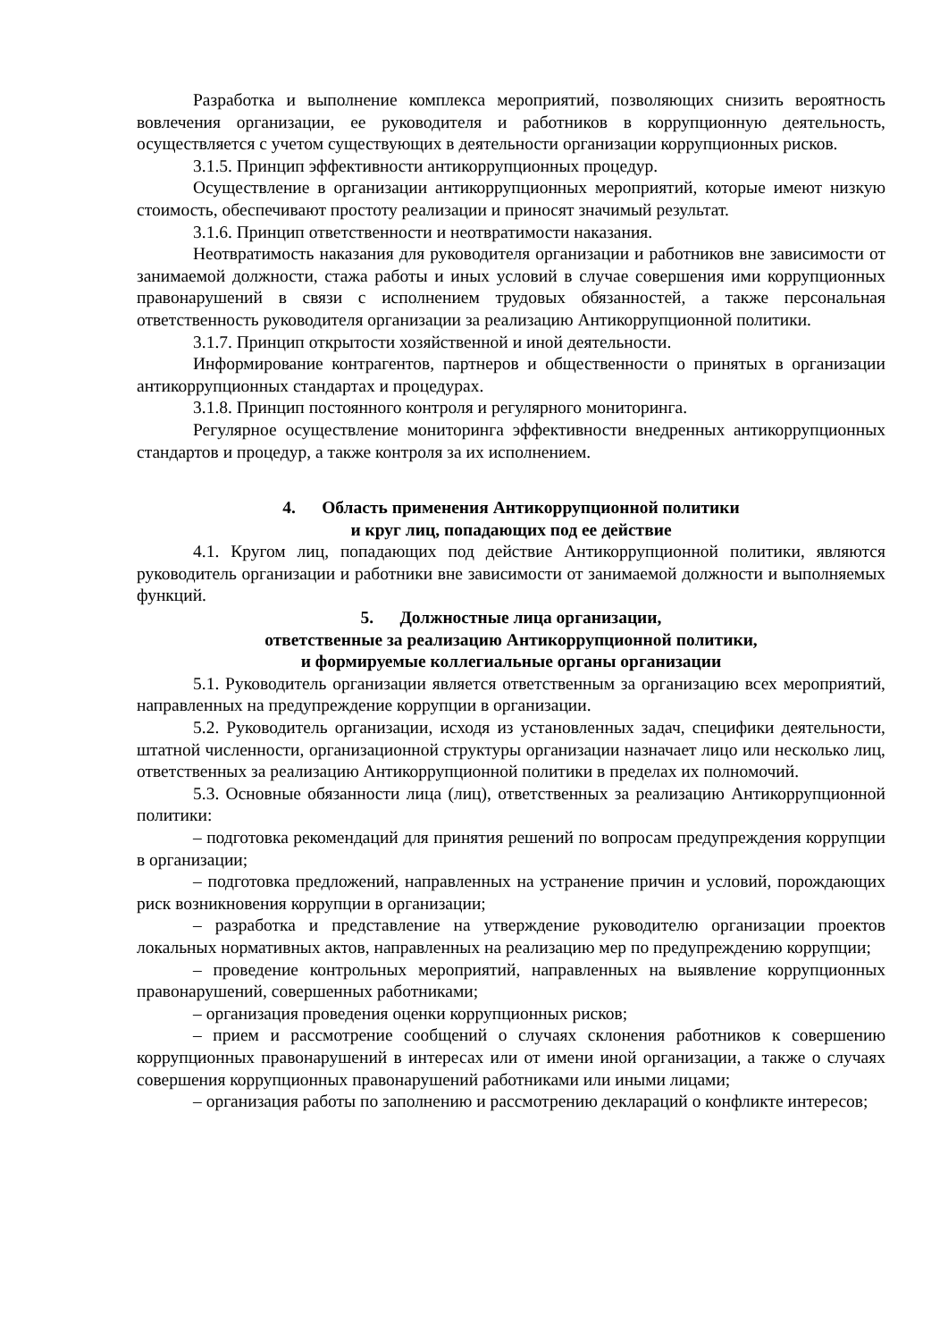Разработка и выполнение комплекса мероприятий, позволяющих снизить вероятность вовлечения организации, ее руководителя и работников в коррупционную деятельность, осуществляется с учетом существующих в деятельности организации коррупционных рисков.
3.1.5. Принцип эффективности антикоррупционных процедур.
Осуществление в организации антикоррупционных мероприятий, которые имеют низкую стоимость, обеспечивают простоту реализации и приносят значимый результат.
3.1.6. Принцип ответственности и неотвратимости наказания.
Неотвратимость наказания для руководителя организации и работников вне зависимости от занимаемой должности, стажа работы и иных условий в случае совершения ими коррупционных правонарушений в связи с исполнением трудовых обязанностей, а также персональная ответственность руководителя организации за реализацию Антикоррупционной политики.
3.1.7. Принцип открытости хозяйственной и иной деятельности.
Информирование контрагентов, партнеров и общественности о принятых в организации антикоррупционных стандартах и процедурах.
3.1.8. Принцип постоянного контроля и регулярного мониторинга.
Регулярное осуществление мониторинга эффективности внедренных антикоррупционных стандартов и процедур, а также контроля за их исполнением.
4. Область применения Антикоррупционной политики
и круг лиц, попадающих под ее действие
4.1. Кругом лиц, попадающих под действие Антикоррупционной политики, являются руководитель организации и работники вне зависимости от занимаемой должности и выполняемых функций.
5. Должностные лица организации,
ответственные за реализацию Антикоррупционной политики,
и формируемые коллегиальные органы организации
5.1. Руководитель организации является ответственным за организацию всех мероприятий, направленных на предупреждение коррупции в организации.
5.2. Руководитель организации, исходя из установленных задач, специфики деятельности, штатной численности, организационной структуры организации назначает лицо или несколько лиц, ответственных за реализацию Антикоррупционной политики в пределах их полномочий.
5.3. Основные обязанности лица (лиц), ответственных за реализацию Антикоррупционной политики:
– подготовка рекомендаций для принятия решений по вопросам предупреждения коррупции в организации;
– подготовка предложений, направленных на устранение причин и условий, порождающих риск возникновения коррупции в организации;
– разработка и представление на утверждение руководителю организации проектов локальных нормативных актов, направленных на реализацию мер по предупреждению коррупции;
– проведение контрольных мероприятий, направленных на выявление коррупционных правонарушений, совершенных работниками;
– организация проведения оценки коррупционных рисков;
– прием и рассмотрение сообщений о случаях склонения работников к совершению коррупционных правонарушений в интересах или от имени иной организации, а также о случаях совершения коррупционных правонарушений работниками или иными лицами;
– организация работы по заполнению и рассмотрению деклараций о конфликте интересов;